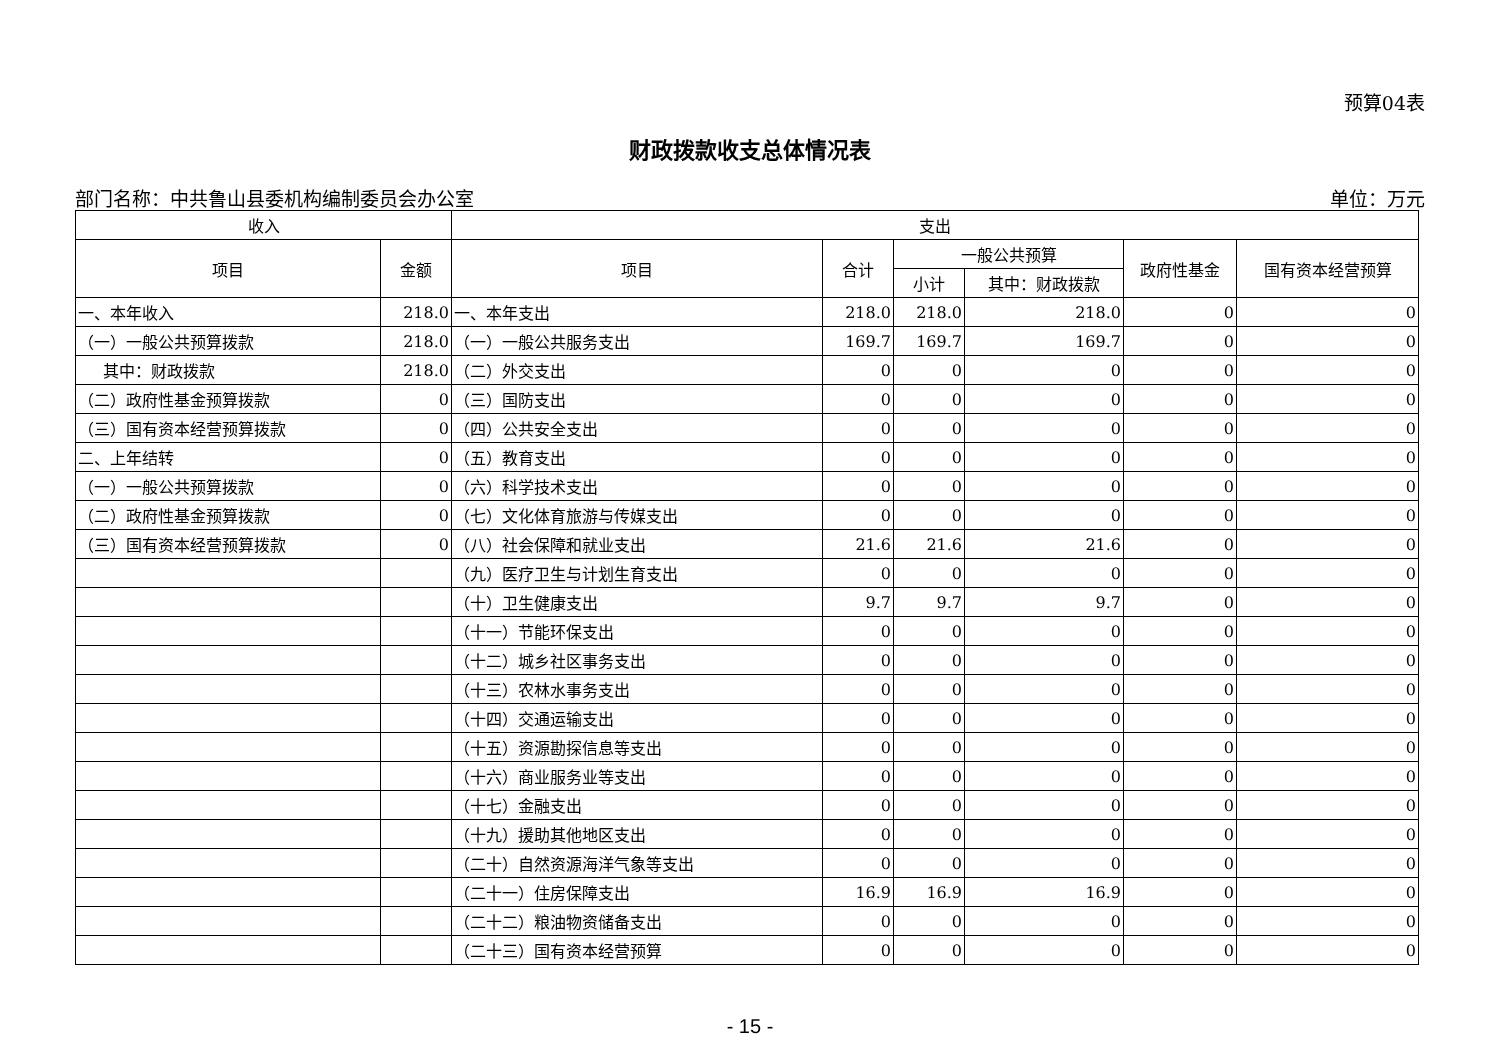预算04表
财政拨款收支总体情况表
部门名称：中共鲁山县委机构编制委员会办公室 单位：万元
| 收入 | | 支出 | | | | | |
| --- | --- | --- | --- | --- | --- | --- | --- |
| 项目 | 金额 | 项目 | 合计 | 一般公共预算 | | 政府性基金 | 国有资本经营预算 |
| | | | | 小计 | 其中：财政拨款 | | |
| 一、本年收入 | 218.0 | 一、本年支出 | 218.0 | 218.0 | 218.0 | 0 | 0 |
| （一）一般公共预算拨款 | 218.0 | （一）一般公共服务支出 | 169.7 | 169.7 | 169.7 | 0 | 0 |
| 其中：财政拨款 | 218.0 | （二）外交支出 | 0 | 0 | 0 | 0 | 0 |
| （二）政府性基金预算拨款 | 0 | （三）国防支出 | 0 | 0 | 0 | 0 | 0 |
| （三）国有资本经营预算拨款 | 0 | （四）公共安全支出 | 0 | 0 | 0 | 0 | 0 |
| 二、上年结转 | 0 | （五）教育支出 | 0 | 0 | 0 | 0 | 0 |
| （一）一般公共预算拨款 | 0 | （六）科学技术支出 | 0 | 0 | 0 | 0 | 0 |
| （二）政府性基金预算拨款 | 0 | （七）文化体育旅游与传媒支出 | 0 | 0 | 0 | 0 | 0 |
| （三）国有资本经营预算拨款 | 0 | （八）社会保障和就业支出 | 21.6 | 21.6 | 21.6 | 0 | 0 |
| | | （九）医疗卫生与计划生育支出 | 0 | 0 | 0 | 0 | 0 |
| | | （十）卫生健康支出 | 9.7 | 9.7 | 9.7 | 0 | 0 |
| | | （十一）节能环保支出 | 0 | 0 | 0 | 0 | 0 |
| | | （十二）城乡社区事务支出 | 0 | 0 | 0 | 0 | 0 |
| | | （十三）农林水事务支出 | 0 | 0 | 0 | 0 | 0 |
| | | （十四）交通运输支出 | 0 | 0 | 0 | 0 | 0 |
| | | （十五）资源勘探信息等支出 | 0 | 0 | 0 | 0 | 0 |
| | | （十六）商业服务业等支出 | 0 | 0 | 0 | 0 | 0 |
| | | （十七）金融支出 | 0 | 0 | 0 | 0 | 0 |
| | | （十九）援助其他地区支出 | 0 | 0 | 0 | 0 | 0 |
| | | （二十）自然资源海洋气象等支出 | 0 | 0 | 0 | 0 | 0 |
| | | （二十一）住房保障支出 | 16.9 | 16.9 | 16.9 | 0 | 0 |
| | | （二十二）粮油物资储备支出 | 0 | 0 | 0 | 0 | 0 |
| | | （二十三）国有资本经营预算 | 0 | 0 | 0 | 0 | 0 |
- 15 -